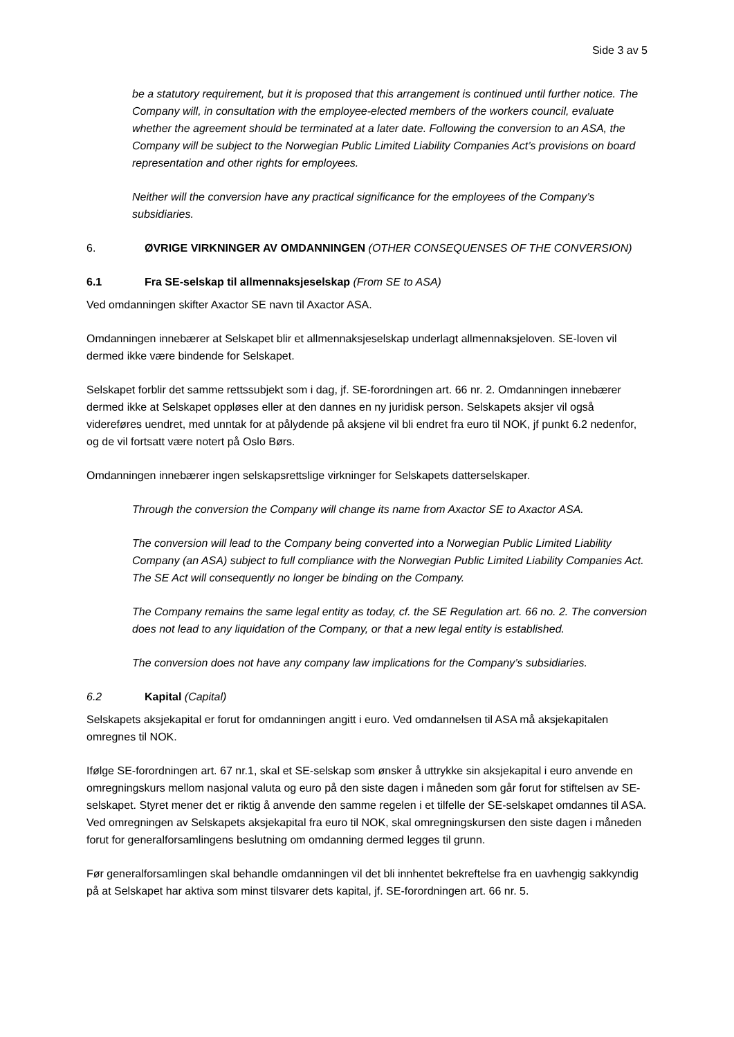Side 3 av 5
be a statutory requirement, but it is proposed that this arrangement is continued until further notice. The Company will, in consultation with the employee-elected members of the workers council, evaluate whether the agreement should be terminated at a later date. Following the conversion to an ASA, the Company will be subject to the Norwegian Public Limited Liability Companies Act’s provisions on board representation and other rights for employees.
Neither will the conversion have any practical significance for the employees of the Company’s subsidiaries.
6. ØVRIGE VIRKNINGER AV OMDANNINGEN (OTHER CONSEQUENSES OF THE CONVERSION)
6.1 Fra SE-selskap til allmennaksjeselskap (From SE to ASA)
Ved omdanningen skifter Axactor SE navn til Axactor ASA.
Omdanningen innebærer at Selskapet blir et allmennaksjeselskap underlagt allmennaksjeloven. SE-loven vil dermed ikke være bindende for Selskapet.
Selskapet forblir det samme rettssubjekt som i dag, jf. SE-forordningen art. 66 nr. 2. Omdanningen innebærer dermed ikke at Selskapet oppløses eller at den dannes en ny juridisk person. Selskapets aksjer vil også videreføres uendret, med unntak for at pålydende på aksjene vil bli endret fra euro til NOK, jf punkt 6.2 nedenfor, og de vil fortsatt være notert på Oslo Børs.
Omdanningen innebærer ingen selskapsrettslige virkninger for Selskapets datterselskaper.
Through the conversion the Company will change its name from Axactor SE to Axactor ASA.
The conversion will lead to the Company being converted into a Norwegian Public Limited Liability Company (an ASA) subject to full compliance with the Norwegian Public Limited Liability Companies Act. The SE Act will consequently no longer be binding on the Company.
The Company remains the same legal entity as today, cf. the SE Regulation art. 66 no. 2. The conversion does not lead to any liquidation of the Company, or that a new legal entity is established.
The conversion does not have any company law implications for the Company’s subsidiaries.
6.2 Kapital (Capital)
Selskapets aksjekapital er forut for omdanningen angitt i euro. Ved omdannelsen til ASA må aksjekapitalen omregnes til NOK.
Ifølge SE-forordningen art. 67 nr.1, skal et SE-selskap som ønsker å uttrykke sin aksjekapital i euro anvende en omregningskurs mellom nasjonal valuta og euro på den siste dagen i måneden som går forut for stiftelsen av SE-selskapet. Styret mener det er riktig å anvende den samme regelen i et tilfelle der SE-selskapet omdannes til ASA. Ved omregningen av Selskapets aksjekapital fra euro til NOK, skal omregningskursen den siste dagen i måneden forut for generalforsamlingens beslutning om omdanning dermed legges til grunn.
Før generalforsamlingen skal behandle omdanningen vil det bli innhentet bekreftelse fra en uavhengig sakkyndig på at Selskapet har aktiva som minst tilsvarer dets kapital, jf. SE-forordningen art. 66 nr. 5.